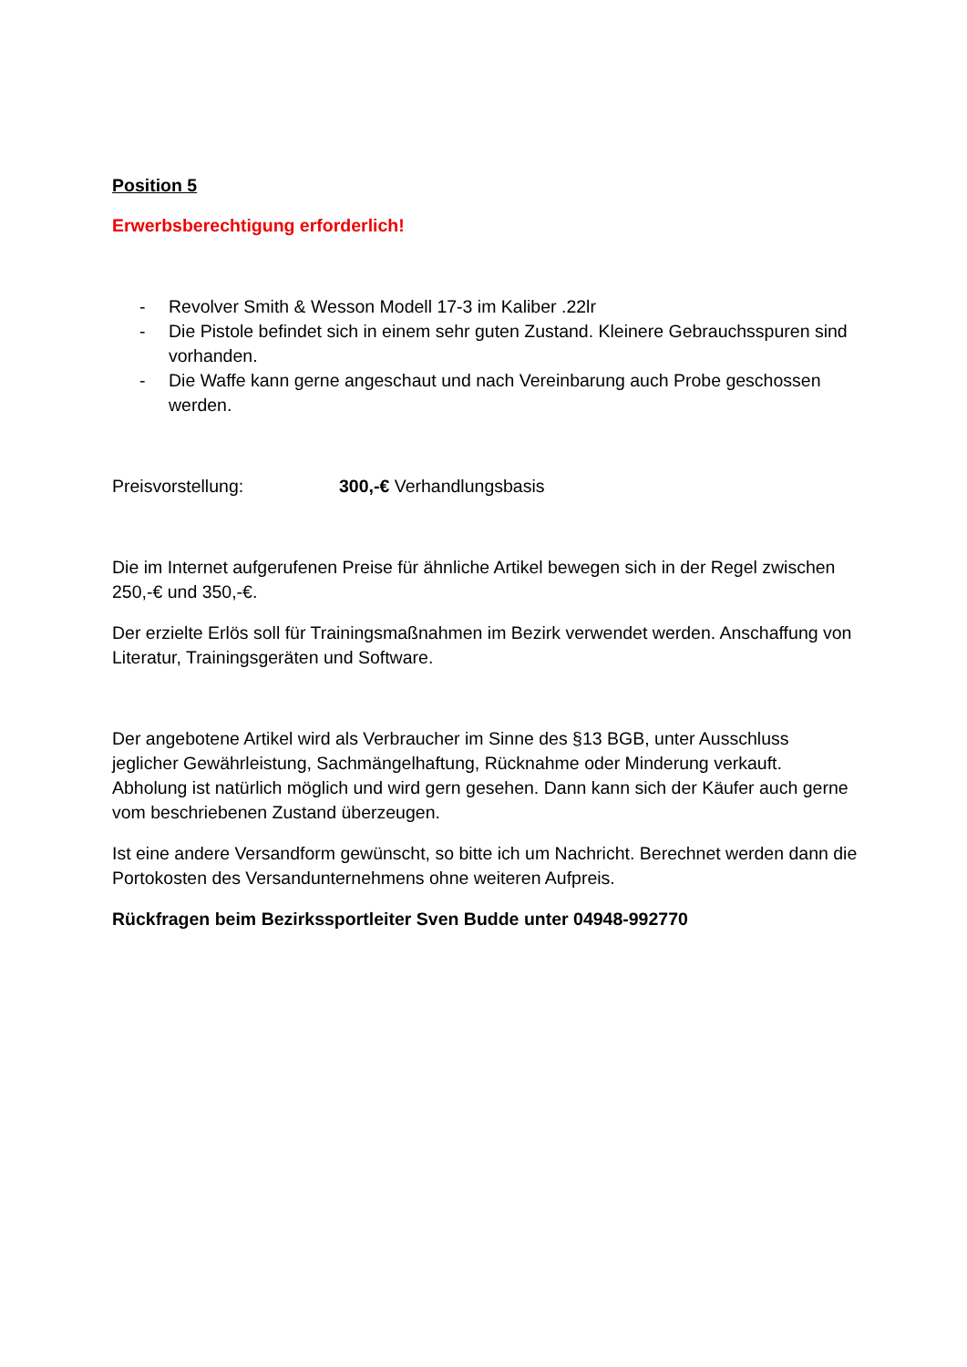Position 5
Erwerbsberechtigung erforderlich!
- Revolver Smith & Wesson Modell 17-3 im Kaliber .22lr
- Die Pistole befindet sich in einem sehr guten Zustand. Kleinere Gebrauchsspuren sind vorhanden.
- Die Waffe kann gerne angeschaut und nach Vereinbarung auch Probe geschossen werden.
Preisvorstellung: 300,-€ Verhandlungsbasis
Die im Internet aufgerufenen Preise für ähnliche Artikel bewegen sich in der Regel zwischen 250,-€ und 350,-€.
Der erzielte Erlös soll für Trainingsmaßnahmen im Bezirk verwendet werden. Anschaffung von Literatur, Trainingsgeräten und Software.
Der angebotene Artikel wird als Verbraucher im Sinne des §13 BGB, unter Ausschluss jeglicher Gewährleistung, Sachmängelhaftung, Rücknahme oder Minderung verkauft. Abholung ist natürlich möglich und wird gern gesehen. Dann kann sich der Käufer auch gerne vom beschriebenen Zustand überzeugen.
Ist eine andere Versandform gewünscht, so bitte ich um Nachricht. Berechnet werden dann die Portokosten des Versandunternehmens ohne weiteren Aufpreis.
Rückfragen beim Bezirkssportleiter Sven Budde unter 04948-992770